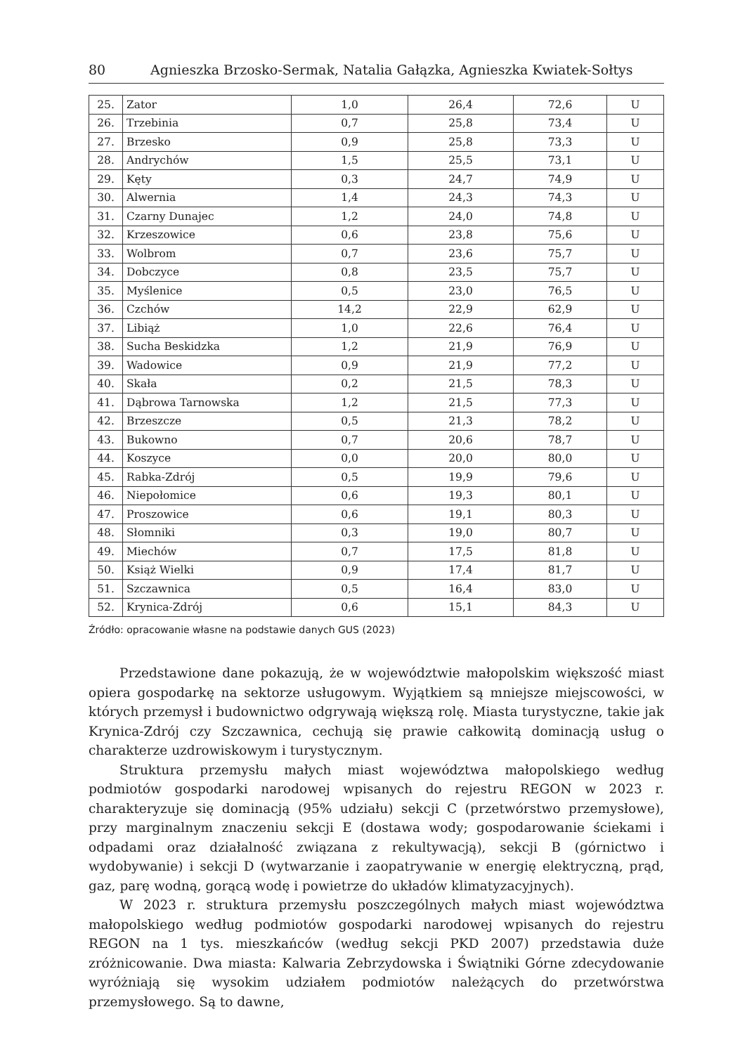80 Agnieszka Brzosko-Sermak, Natalia Gałązka, Agnieszka Kwiatek-Sołtys
| 25. | Zator | 1,0 | 26,4 | 72,6 | U |
| 26. | Trzebinia | 0,7 | 25,8 | 73,4 | U |
| 27. | Brzesko | 0,9 | 25,8 | 73,3 | U |
| 28. | Andrychów | 1,5 | 25,5 | 73,1 | U |
| 29. | Kęty | 0,3 | 24,7 | 74,9 | U |
| 30. | Alwernia | 1,4 | 24,3 | 74,3 | U |
| 31. | Czarny Dunajec | 1,2 | 24,0 | 74,8 | U |
| 32. | Krzeszowice | 0,6 | 23,8 | 75,6 | U |
| 33. | Wolbrom | 0,7 | 23,6 | 75,7 | U |
| 34. | Dobczyce | 0,8 | 23,5 | 75,7 | U |
| 35. | Myślenice | 0,5 | 23,0 | 76,5 | U |
| 36. | Czchów | 14,2 | 22,9 | 62,9 | U |
| 37. | Libiąż | 1,0 | 22,6 | 76,4 | U |
| 38. | Sucha Beskidzka | 1,2 | 21,9 | 76,9 | U |
| 39. | Wadowice | 0,9 | 21,9 | 77,2 | U |
| 40. | Skała | 0,2 | 21,5 | 78,3 | U |
| 41. | Dąbrowa Tarnowska | 1,2 | 21,5 | 77,3 | U |
| 42. | Brzeszcze | 0,5 | 21,3 | 78,2 | U |
| 43. | Bukowno | 0,7 | 20,6 | 78,7 | U |
| 44. | Koszyce | 0,0 | 20,0 | 80,0 | U |
| 45. | Rabka-Zdrój | 0,5 | 19,9 | 79,6 | U |
| 46. | Niepołomice | 0,6 | 19,3 | 80,1 | U |
| 47. | Proszowice | 0,6 | 19,1 | 80,3 | U |
| 48. | Słomniki | 0,3 | 19,0 | 80,7 | U |
| 49. | Miechów | 0,7 | 17,5 | 81,8 | U |
| 50. | Książ Wielki | 0,9 | 17,4 | 81,7 | U |
| 51. | Szczawnica | 0,5 | 16,4 | 83,0 | U |
| 52. | Krynica-Zdrój | 0,6 | 15,1 | 84,3 | U |
Źródło: opracowanie własne na podstawie danych GUS (2023)
Przedstawione dane pokazują, że w województwie małopolskim większość miast opiera gospodarkę na sektorze usługowym. Wyjątkiem są mniejsze miejscowości, w których przemysł i budownictwo odgrywają większą rolę. Miasta turystyczne, takie jak Krynica-Zdrój czy Szczawnica, cechują się prawie całkowitą dominacją usług o charakterze uzdrowiskowym i turystycznym.
Struktura przemysłu małych miast województwa małopolskiego według podmiotów gospodarki narodowej wpisanych do rejestru REGON w 2023 r. charakteryzuje się dominacją (95% udziału) sekcji C (przetwórstwo przemysłowe), przy marginalnym znaczeniu sekcji E (dostawa wody; gospodarowanie ściekami i odpadami oraz działalność związana z rekultywacją), sekcji B (górnictwo i wydobywanie) i sekcji D (wytwarzanie i zaopatrywanie w energię elektryczną, prąd, gaz, parę wodną, gorącą wodę i powietrze do układów klimatyzacyjnych).
W 2023 r. struktura przemysłu poszczególnych małych miast województwa małopolskiego według podmiotów gospodarki narodowej wpisanych do rejestru REGON na 1 tys. mieszkańców (według sekcji PKD 2007) przedstawia duże zróżnicowanie. Dwa miasta: Kalwaria Zebrzydowska i Świątniki Górne zdecydowanie wyróżniają się wysokim udziałem podmiotów należących do przetwórstwa przemysłowego. Są to dawne,